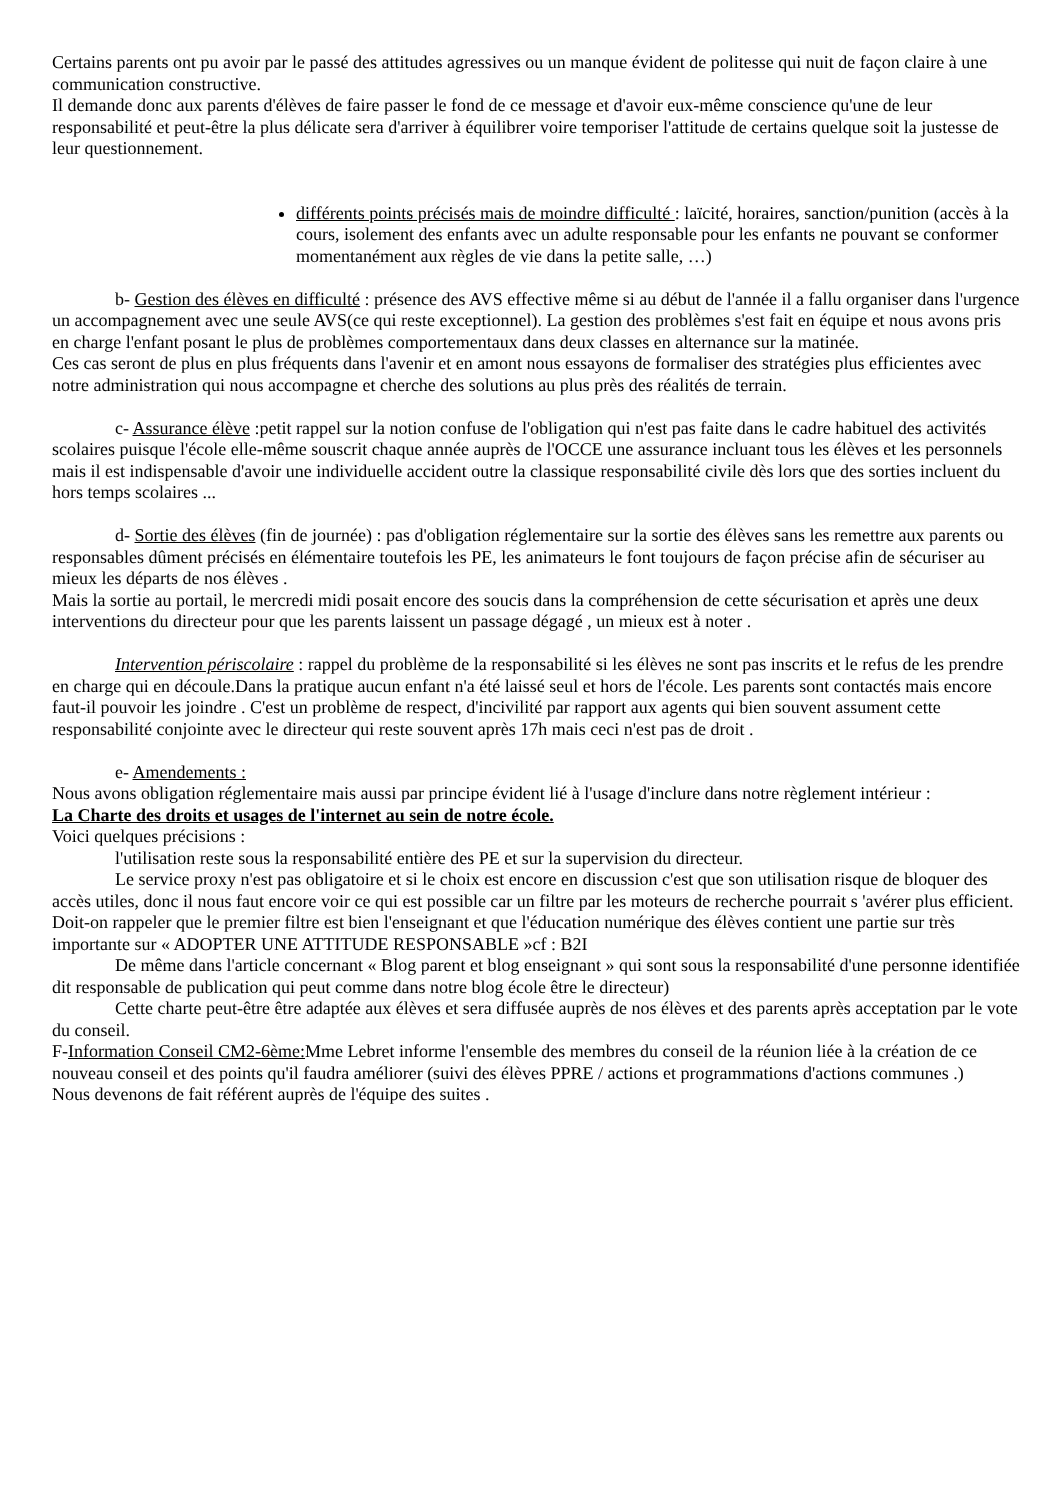Certains parents ont pu avoir par le passé des attitudes agressives ou un manque évident de politesse qui nuit de façon claire à une communication constructive.
Il demande donc aux parents d'élèves de faire passer le fond de ce message et d'avoir eux-même conscience qu'une de leur responsabilité et peut-être la plus délicate sera d'arriver à équilibrer voire temporiser l'attitude de certains quelque soit la justesse de leur questionnement.
différents points précisés mais de moindre difficulté : laïcité, horaires, sanction/punition (accès à la cours, isolement des enfants avec un adulte responsable pour les enfants ne pouvant se conformer momentanément aux règles de vie dans la petite salle, …)
b- Gestion des élèves en difficulté : présence des AVS effective même si au début de l'année il a fallu organiser dans l'urgence un accompagnement avec une seule AVS(ce qui reste exceptionnel). La gestion des problèmes s'est fait en équipe et nous avons pris en charge l'enfant posant le plus de problèmes comportementaux dans deux classes en alternance sur la matinée.
Ces cas seront de plus en plus fréquents dans l'avenir et en amont nous essayons de formaliser des stratégies plus efficientes avec notre administration qui nous accompagne et cherche des solutions au plus près des réalités de terrain.
c- Assurance élève :petit rappel sur la notion confuse de l'obligation qui n'est pas faite dans le cadre habituel des activités scolaires puisque l'école elle-même souscrit chaque année auprès de l'OCCE une assurance incluant tous les élèves et les personnels mais il est indispensable d'avoir une individuelle accident outre la classique responsabilité civile dès lors que des sorties incluent du hors temps scolaires ...
d- Sortie des élèves (fin de journée) : pas d'obligation réglementaire sur la sortie des élèves sans les remettre aux parents ou responsables dûment précisés en élémentaire toutefois les PE, les animateurs le font toujours de façon précise afin de sécuriser au mieux les départs de nos élèves .
Mais la sortie au portail, le mercredi midi posait encore des soucis dans la compréhension de cette sécurisation et après une deux interventions du directeur pour que les parents laissent un passage dégagé , un mieux est à noter .
Intervention périscolaire : rappel du problème de la responsabilité si les élèves ne sont pas inscrits et le refus de les prendre en charge qui en découle.Dans la pratique aucun enfant n'a été laissé seul et hors de l'école. Les parents sont contactés mais encore faut-il pouvoir les joindre . C'est un problème de respect, d'incivilité par rapport aux agents qui bien souvent assument cette responsabilité conjointe avec le directeur qui reste souvent après 17h mais ceci n'est pas de droit .
e- Amendements :
Nous avons obligation réglementaire mais aussi par principe évident lié à l'usage d'inclure dans notre règlement intérieur :
La Charte des droits et usages de l'internet au sein de notre école.
Voici quelques précisions :
l'utilisation reste sous la responsabilité entière des PE et sur la supervision du directeur.
Le service proxy n'est pas obligatoire et si le choix est encore en discussion c'est que son utilisation risque de bloquer des accès utiles, donc il nous faut encore voir ce qui est possible car un filtre par les moteurs de recherche pourrait s 'avérer plus efficient.
Doit-on rappeler que le premier filtre est bien l'enseignant et que l'éducation numérique des élèves contient une partie sur très importante sur « ADOPTER UNE ATTITUDE RESPONSABLE »cf : B2I
De même dans l'article concernant « Blog parent et blog enseignant » qui sont sous la responsabilité d'une personne identifiée dit responsable de publication qui peut comme dans notre blog école être le directeur)
Cette charte peut-être être adaptée aux élèves et sera diffusée auprès de nos élèves et des parents après acceptation par le vote du conseil.
F-Information Conseil CM2-6ème: Mme Lebret informe l'ensemble des membres du conseil de la réunion liée à la création de ce nouveau conseil et des points qu'il faudra améliorer (suivi des élèves PPRE / actions et programmations d'actions communes .)
Nous devenons de fait référent auprès de l'équipe des suites .